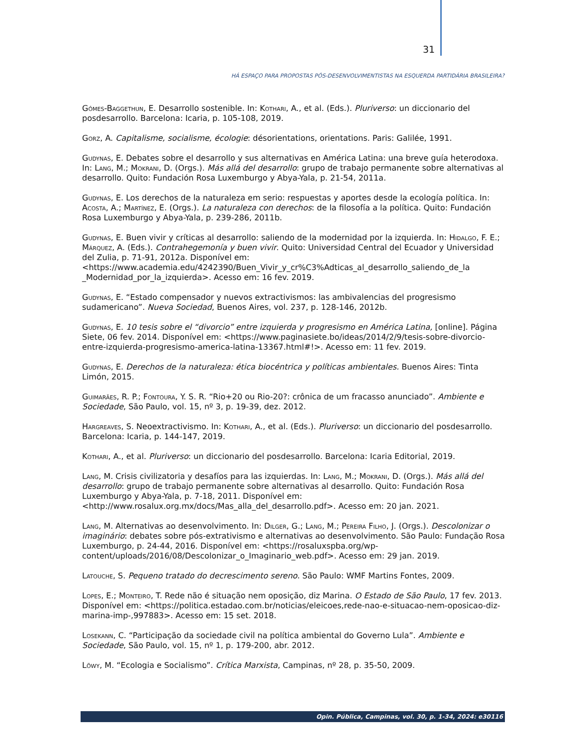31
HÁ ESPAÇO PARA PROPOSTAS PÓS-DESENVOLVIMENTISTAS NA ESQUERDA PARTIDÁRIA BRASILEIRA?
Gómes-Baggethun, E. Desarrollo sostenible. In: Kothari, A., et al. (Eds.). Pluriverso: un diccionario del posdesarrollo. Barcelona: Icaria, p. 105-108, 2019.
Gorz, A. Capitalisme, socialisme, écologie: désorientations, orientations. Paris: Galilée, 1991.
Gudynas, E. Debates sobre el desarrollo y sus alternativas en América Latina: una breve guía heterodoxa. In: Lang, M.; Mokrani, D. (Orgs.). Más allá del desarrollo: grupo de trabajo permanente sobre alternativas al desarrollo. Quito: Fundación Rosa Luxemburgo y Abya-Yala, p. 21-54, 2011a.
Gudynas, E. Los derechos de la naturaleza em serio: respuestas y aportes desde la ecología política. In: Acosta, A.; Martínez, E. (Orgs.). La naturaleza con derechos: de la filosofía a la política. Quito: Fundación Rosa Luxemburgo y Abya-Yala, p. 239-286, 2011b.
Gudynas, E. Buen vivir y críticas al desarrollo: saliendo de la modernidad por la izquierda. In: Hidalgo, F. E.; Márquez, A. (Eds.). Contrahegemonía y buen vivir. Quito: Universidad Central del Ecuador y Universidad del Zulia, p. 71-91, 2012a. Disponível em: <https://www.academia.edu/4242390/Buen_Vivir_y_cr%C3%Adticas_al_desarrollo_saliendo_de_la _Modernidad_por_la_izquierda>. Acesso em: 16 fev. 2019.
Gudynas, E. “Estado compensador y nuevos extractivismos: las ambivalencias del progresismo sudamericano”. Nueva Sociedad, Buenos Aires, vol. 237, p. 128-146, 2012b.
Gudynas, E. 10 tesis sobre el “divorcio” entre izquierda y progresismo en América Latina, [online]. Página Siete, 06 fev. 2014. Disponível em: <https://www.paginasiete.bo/ideas/2014/2/9/tesis-sobre-divorcio-entre-izquierda-progresismo-america-latina-13367.html#!>. Acesso em: 11 fev. 2019.
Gudynas, E. Derechos de la naturaleza: ética biocéntrica y políticas ambientales. Buenos Aires: Tinta Limón, 2015.
Guimarães, R. P.; Fontoura, Y. S. R. “Rio+20 ou Rio-20?: crônica de um fracasso anunciado”. Ambiente e Sociedade, São Paulo, vol. 15, nº 3, p. 19-39, dez. 2012.
Hargreaves, S. Neoextractivismo. In: Kothari, A., et al. (Eds.). Pluriverso: un diccionario del posdesarrollo. Barcelona: Icaria, p. 144-147, 2019.
Kothari, A., et al. Pluriverso: un diccionario del posdesarrollo. Barcelona: Icaria Editorial, 2019.
Lang, M. Crisis civilizatoria y desafíos para las izquierdas. In: Lang, M.; Mokrani, D. (Orgs.). Más allá del desarrollo: grupo de trabajo permanente sobre alternativas al desarrollo. Quito: Fundación Rosa Luxemburgo y Abya-Yala, p. 7-18, 2011. Disponível em: <http://www.rosalux.org.mx/docs/Mas_alla_del_desarrollo.pdf>. Acesso em: 20 jan. 2021.
Lang, M. Alternativas ao desenvolvimento. In: Dilger, G.; Lang, M.; Pereira Filho, J. (Orgs.). Descolonizar o imaginário: debates sobre pós-extrativismo e alternativas ao desenvolvimento. São Paulo: Fundação Rosa Luxemburgo, p. 24-44, 2016. Disponível em: <https://rosaluxspba.org/wp-content/uploads/2016/08/Descolonizar_o_Imaginario_web.pdf>. Acesso em: 29 jan. 2019.
Latouche, S. Pequeno tratado do decrescimento sereno. São Paulo: WMF Martins Fontes, 2009.
Lopes, E.; Monteiro, T. Rede não é situação nem oposição, diz Marina. O Estado de São Paulo, 17 fev. 2013. Disponível em: <https://politica.estadao.com.br/noticias/eleicoes,rede-nao-e-situacao-nem-oposicao-diz-marina-imp-,997883>. Acesso em: 15 set. 2018.
Losekann, C. “Participação da sociedade civil na política ambiental do Governo Lula”. Ambiente e Sociedade, São Paulo, vol. 15, nº 1, p. 179-200, abr. 2012.
Löwy, M. “Ecologia e Socialismo”. Crítica Marxista, Campinas, nº 28, p. 35-50, 2009.
Opin. Pública, Campinas, vol. 30, p. 1-34, 2024: e30116